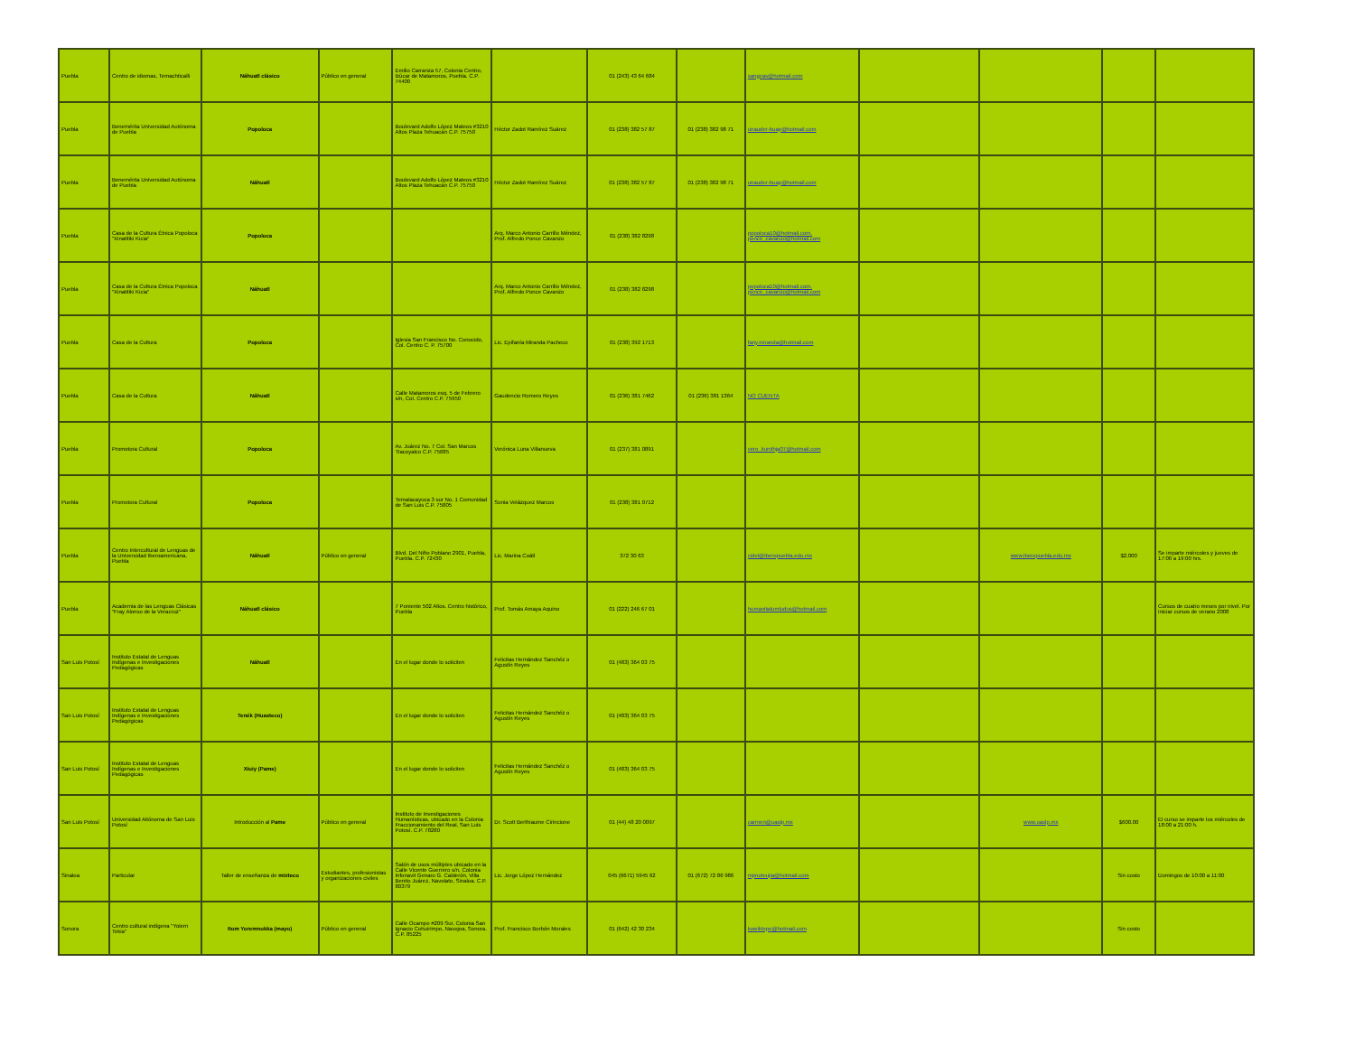| Puebla | Centro de idiomas, Temachticalli | Náhuatl clásico | Público en general | Emilio Carranza 57, Colonia Centro, Izúcar de Matamoros, Puebla. C.P. 74400 | | 01 (243) 43 64 684 | | sangcas@hotmail.com | | | | |
| Puebla | Benemérita Universidad Autónoma de Puebla | Popoloca | | Boulevard Adolfo López Mateos #3210 Altos Plaza Tehuacán C.P. 75750 | Héctor Zadot Ramírez Suárez | 01 (238) 382 57 87 | 01 (238) 382 98 71 | unauder-buap@hotmail.com | | | | |
| Puebla | Benemérita Universidad Autónoma de Puebla | Náhuatl | | Boulevard Adolfo López Mateos #3210 Altos Plaza Tehuacán C.P. 75750 | Héctor Zadot Ramírez Suárez | 01 (238) 382 57 87 | 01 (238) 382 98 71 | unauder-buap@hotmail.com | | | | |
| Puebla | Casa de la Cultura Étnica Popoloca "Xinatitiki Kicia" | Popoloca | | | Arq. Marco Antonio Carrillo Méndez, Prof. Alfredo Ponce Cavanzo | 01 (238) 382 8298 | | popoloca10@hotmail.com, ponce_cavanzo@hotmail.com | | | | |
| Puebla | Casa de la Cultura Étnica Popoloca "Xinatitiki Kicia" | Náhuatl | | | Arq. Marco Antonio Carrillo Méndez, Prof. Alfredo Ponce Cavanzo | 01 (238) 382 8298 | | popoloca10@hotmail.com, ponce_cavanzo@hotmail.com | | | | |
| Puebla | Casa de la Cultura | Popoloca | | Iglesia San Francisco No. Conocido, Col. Centro C. P. 75700 | Lic. Epifanía Miranda Pacheco | 01 (238) 392 1713 | | fany.miranda@hotmail.com | | | | |
| Puebla | Casa de la Cultura | Náhuatl | | Calle Matamoros esq. 5 de Febrero s/n, Col. Centro C.P. 75950 | Gaudencio Romero Reyes | 01 (236) 381 7462 | 01 (236) 381 1364 | NO CUENTA | | | | |
| Puebla | Promotora Cultural | Popoloca | | Av. Juárez No. 7 Col. San Marcos Tlacoyalco C.P. 75685 | Verónica Luna Villanueva | 01 (237) 381 0891 | | vero_kunithja07@hotmail.com | | | | |
| Puebla | Promotora Cultural | Popoloca | | Temalacayuca 3 sur No. 1 Comunidad de San Luis C.P. 75805 | Sonia Velázquez Marcos | 01 (238) 381 0712 | | | | | | |
| Puebla | Centro Intercultural de Lenguas de la Universidad Iberoamericana, Puebla | Náhuatl | Público en general | Blvd. Del Niño Poblano 2901, Puebla, Puebla. C.P. 72430 | Lic. Marina Coátl | 372 30 63 | | cidel@iberopuebla.edu.mx | | www.iberopuebla.edu.mx | $2,000 | Se imparte miércoles y jueves de 17:00 a 19:00 hrs. |
| Puebla | Academia de las Lenguas Clásicas "Fray Alonso de la Veracruz" | Náhuatl clásico | | 7 Poniente 502 Altos. Centro histórico, Puebla | Prof. Tomás Amaya Aquino | 01 (222) 246 67 01 | | humanitatumludus@hotmail.com | | | | Cursos de cuatro meses por nivel. Por iniciar cursos de verano 2008 |
| San Luis Potosí | Instituto Estatal de Lenguas Indígenas e Investigaciones Pedagógicas | Náhuatl | | En el lugar donde lo soliciten | Felicitas Hernández Sanchéz o Agustín Reyes | 01 (483) 364 03 75 | | | | | | |
| San Luis Potosí | Instituto Estatal de Lenguas Indígenas e Investigaciones Pedagógicas | Tenék (Huasteco) | | En el lugar donde lo soliciten | Felicitas Hernández Sanchéz o Agustín Reyes | 01 (483) 364 03 75 | | | | | | |
| San Luis Potosí | Instituto Estatal de Lenguas Indígenas e Investigaciones Pedagógicas | Xiuiy (Pame) | | En el lugar donde lo soliciten | Felicitas Hernández Sanchéz o Agustín Reyes | 01 (483) 364 03 75 | | | | | | |
| San Luis Potosí | Universidad Aitónoma de San Luis Potosí | Introducción al Pame | Público en general | Instituto de Investigaciones Humanísticas, ubicado en la Colonia Fraccionamiento del Real, San Luis Potosí. C.P. 78280 | Dr. Scott Berthiaume Cirincione | 01 (44) 48 20 0097 | | carmen@uaslp.mx | | www.uaslp.mx | $600.00 | El curso se imparte los miércoles de 18:00 a 21:00 h. |
| Sinaloa | Particular | Taller de enseñanza de mixteco | Estudiantes, profesionistas y organizaciones civiles | Salón de usos múltiples ubicado en la Calle Vicente Guerrero s/n, Colonia Infonavit Genaro G. Calderón, Villa Benito Juárez, Navolato, Sinaloa. C.P. 80379 | Lic. Jorge López Hernández | 045 (6671) 5945 62 | 01 (672) 72 86 986 | mpnoteujia@hotmail.com | | | Sin costo | Domingos de 10:00 a 11:00 |
| Sonora | Centro cultural indígena "Yolem Tekia" | Itom Yoremnokka (mayo) | Público en general | Calle Ocampo #209 Sur, Colonia San Ignacio Cohuirimpo, Navojoa, Sonora. C.P. 85225 | Prof. Francisco Borbón Morales | 01 (642) 42 30 234 | | kowiktepo@hotmail.com | | | Sin costo | |